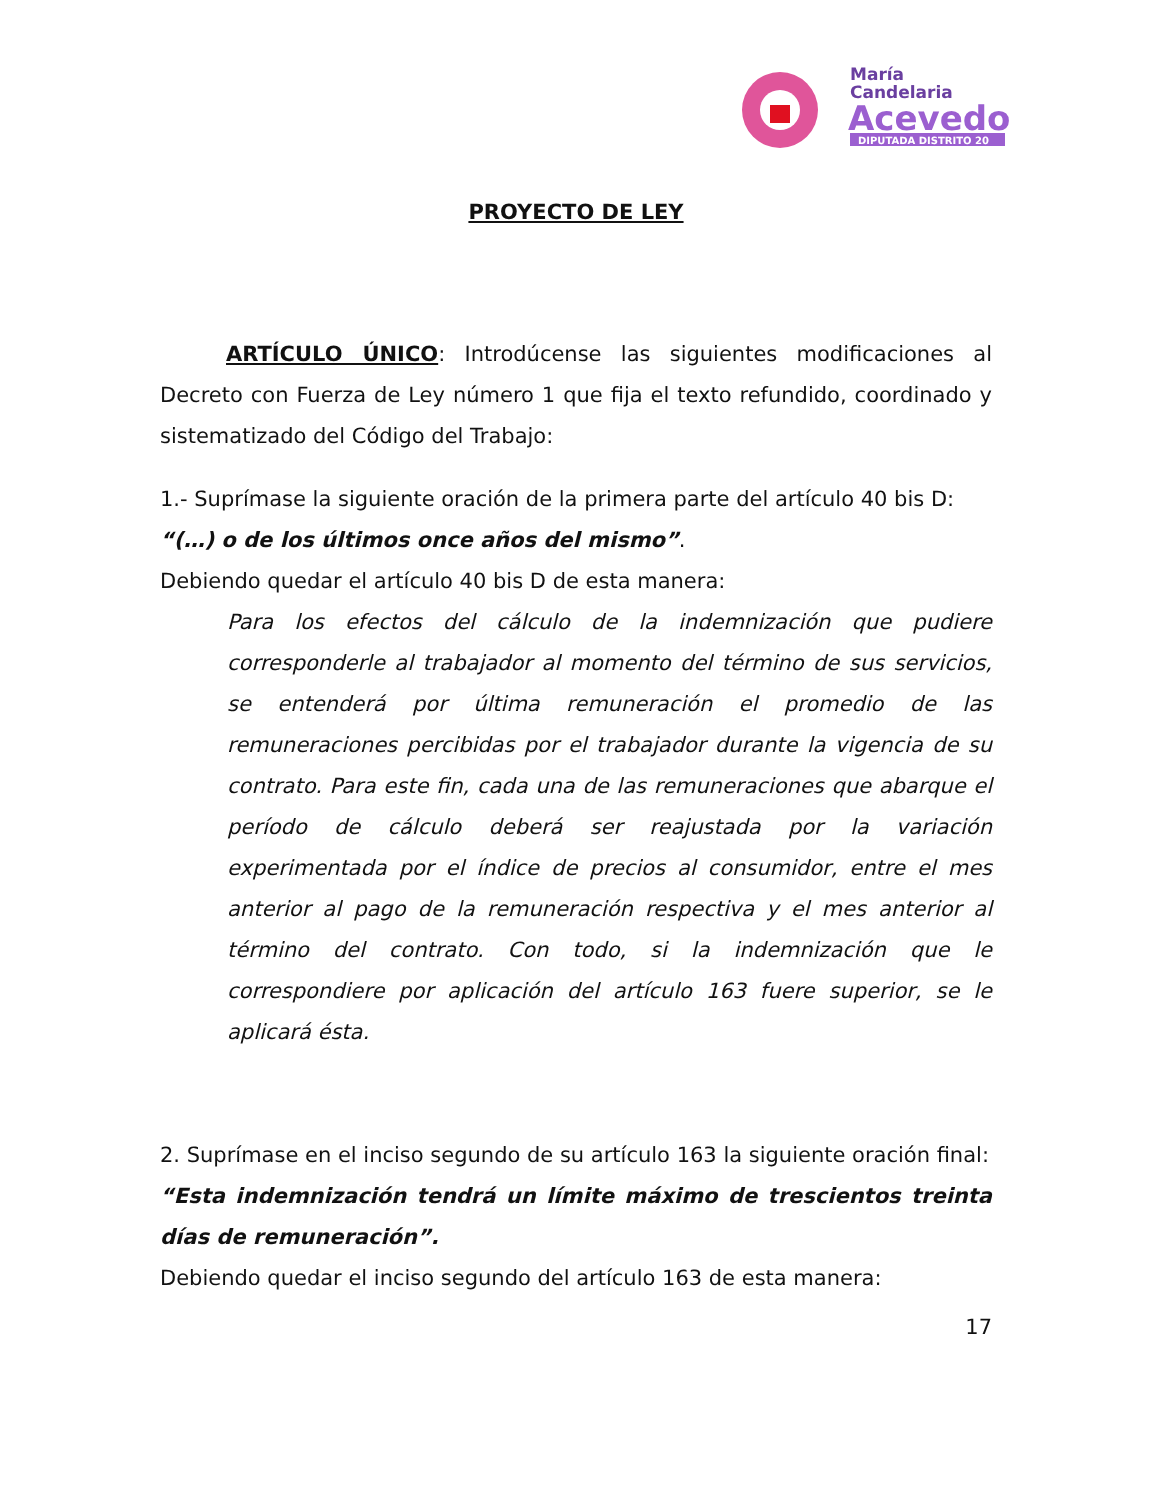María
Candelaria
Acevedo
DIPUTADA DISTRITO 20
PROYECTO DE LEY
ARTÍCULO ÚNICO: Introdúcense las siguientes modificaciones al Decreto con Fuerza de Ley número 1 que fija el texto refundido, coordinado y sistematizado del Código del Trabajo:
1.- Suprímase la siguiente oración de la primera parte del artículo 40 bis D:
“(…) o de los últimos once años del mismo”.
Debiendo quedar el artículo 40 bis D de esta manera:
Para los efectos del cálculo de la indemnización que pudiere corresponderle al trabajador al momento del término de sus servicios, se entenderá por última remuneración el promedio de las remuneraciones percibidas por el trabajador durante la vigencia de su contrato. Para este fin, cada una de las remuneraciones que abarque el período de cálculo deberá ser reajustada por la variación experimentada por el índice de precios al consumidor, entre el mes anterior al pago de la remuneración respectiva y el mes anterior al término del contrato. Con todo, si la indemnización que le correspondiere por aplicación del artículo 163 fuere superior, se le aplicará ésta.
2. Suprímase en el inciso segundo de su artículo 163 la siguiente oración final:
“Esta indemnización tendrá un límite máximo de trescientos treinta días de remuneración”.
Debiendo quedar el inciso segundo del artículo 163 de esta manera:
17